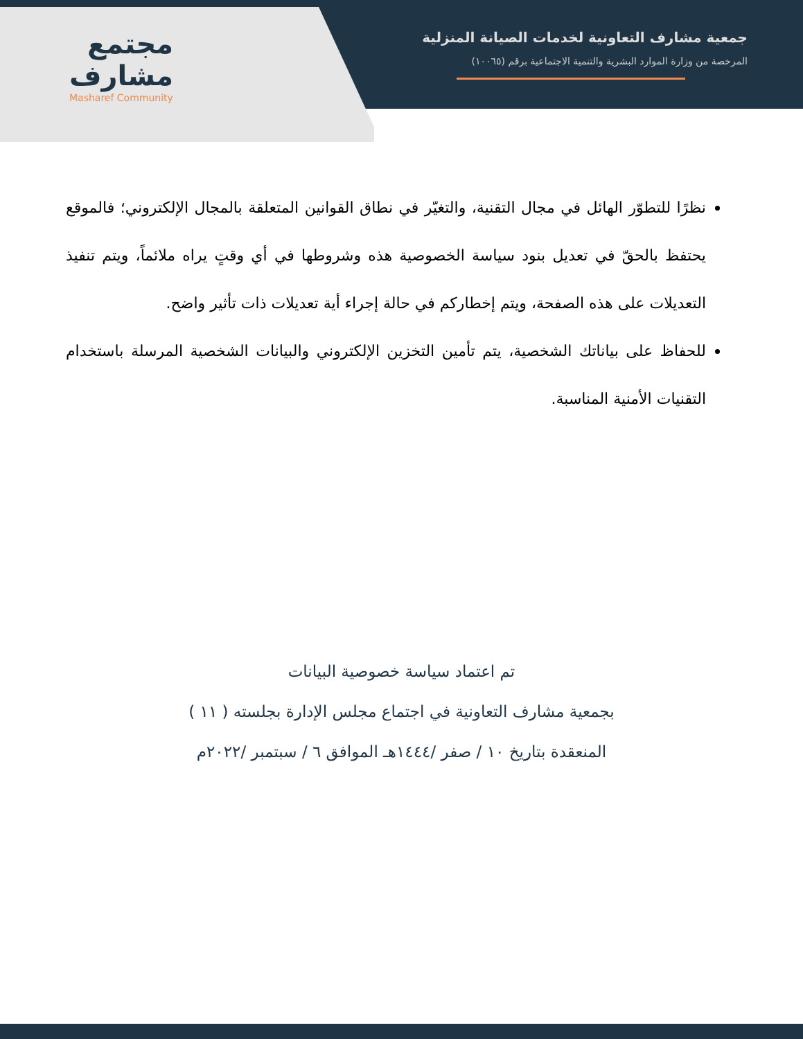مجتمع
مشارف
Masharef Community
جمعية مشارف التعاونية لخدمات الصيانة المنزلية
المرخصة من وزارة الموارد البشرية والتنمية الاجتماعية برقم (١٠٠٦٥)
نظرًا للتطوّر الهائل في مجال التقنية، والتغيّر في نطاق القوانين المتعلقة بالمجال الإلكتروني؛ فالموقع يحتفظ بالحقّ في تعديل بنود سياسة الخصوصية هذه وشروطها في أي وقتٍ يراه ملائماً، ويتم تنفيذ التعديلات على هذه الصفحة، ويتم إخطاركم في حالة إجراء أية تعديلات ذات تأثير واضح.
للحفاظ على بياناتك الشخصية، يتم تأمين التخزين الإلكتروني والبيانات الشخصية المرسلة باستخدام التقنيات الأمنية المناسبة.
تم اعتماد سياسة خصوصية البيانات
بجمعية مشارف التعاونية في اجتماع مجلس الإدارة بجلسته ( ١١ )
المنعقدة بتاريخ ١٠ / صفر /١٤٤٤هـ الموافق ٦ / سبتمبر /٢٠٢٢م